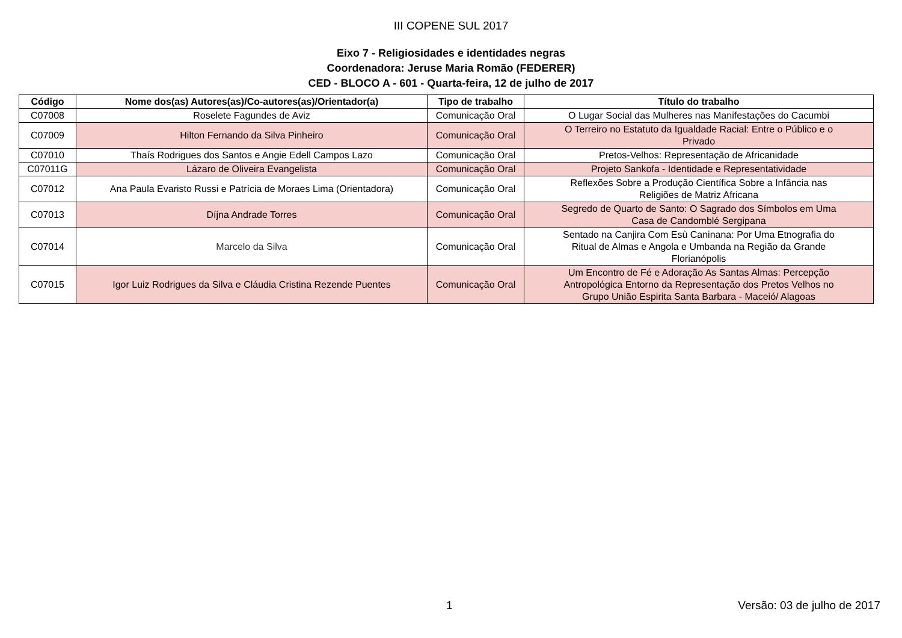III COPENE SUL 2017
Eixo 7 - Religiosidades e identidades negras
Coordenadora: Jeruse Maria Romão (FEDERER)
CED - BLOCO A - 601 - Quarta-feira, 12 de julho de 2017
| Código | Nome dos(as) Autores(as)/Co-autores(as)/Orientador(a) | Tipo de trabalho | Título do trabalho |
| --- | --- | --- | --- |
| C07008 | Roselete Fagundes de Aviz | Comunicação Oral | O Lugar Social das Mulheres nas Manifestações do Cacumbi |
| C07009 | Hilton Fernando da Silva Pinheiro | Comunicação Oral | O Terreiro no Estatuto da Igualdade Racial: Entre o Público e o Privado |
| C07010 | Thaís Rodrigues dos Santos e Angie Edell Campos Lazo | Comunicação Oral | Pretos-Velhos: Representação de Africanidade |
| C07011G | Lázaro de Oliveira Evangelista | Comunicação Oral | Projeto Sankofa - Identidade e Representatividade |
| C07012 | Ana Paula Evaristo Russi e Patrícia de Moraes Lima (Orientadora) | Comunicação Oral | Reflexões Sobre a Produção Científica Sobre a Infância nas Religiões de Matriz Africana |
| C07013 | Díjna Andrade Torres | Comunicação Oral | Segredo de Quarto de Santo: O Sagrado dos Símbolos em Uma Casa de Candomblé Sergipana |
| C07014 | Marcelo da Silva | Comunicação Oral | Sentado na Canjira Com Esù Caninana: Por Uma Etnografia do Ritual de Almas e Angola e Umbanda na Região da Grande Florianópolis |
| C07015 | Igor Luiz Rodrigues da Silva e Cláudia Cristina Rezende Puentes | Comunicação Oral | Um Encontro de Fé e Adoração As Santas Almas: Percepção Antropológica Entorno da Representação dos Pretos Velhos no Grupo União Espirita Santa Barbara - Maceió/ Alagoas |
1 Versão: 03 de julho de 2017